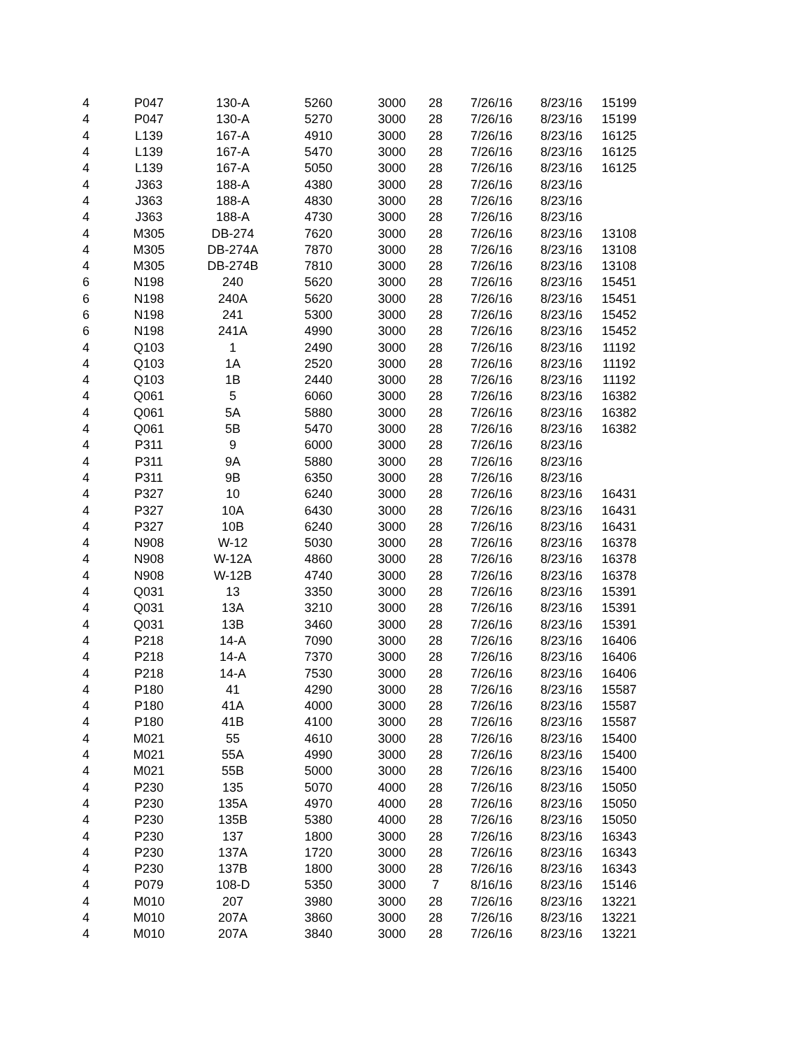| 4 | P047 | 130-A | 5260 | 3000 | 28 | 7/26/16 | 8/23/16 | 15199 |
| 4 | P047 | 130-A | 5270 | 3000 | 28 | 7/26/16 | 8/23/16 | 15199 |
| 4 | L139 | 167-A | 4910 | 3000 | 28 | 7/26/16 | 8/23/16 | 16125 |
| 4 | L139 | 167-A | 5470 | 3000 | 28 | 7/26/16 | 8/23/16 | 16125 |
| 4 | L139 | 167-A | 5050 | 3000 | 28 | 7/26/16 | 8/23/16 | 16125 |
| 4 | J363 | 188-A | 4380 | 3000 | 28 | 7/26/16 | 8/23/16 | |
| 4 | J363 | 188-A | 4830 | 3000 | 28 | 7/26/16 | 8/23/16 | |
| 4 | J363 | 188-A | 4730 | 3000 | 28 | 7/26/16 | 8/23/16 | |
| 4 | M305 | DB-274 | 7620 | 3000 | 28 | 7/26/16 | 8/23/16 | 13108 |
| 4 | M305 | DB-274A | 7870 | 3000 | 28 | 7/26/16 | 8/23/16 | 13108 |
| 4 | M305 | DB-274B | 7810 | 3000 | 28 | 7/26/16 | 8/23/16 | 13108 |
| 6 | N198 | 240 | 5620 | 3000 | 28 | 7/26/16 | 8/23/16 | 15451 |
| 6 | N198 | 240A | 5620 | 3000 | 28 | 7/26/16 | 8/23/16 | 15451 |
| 6 | N198 | 241 | 5300 | 3000 | 28 | 7/26/16 | 8/23/16 | 15452 |
| 6 | N198 | 241A | 4990 | 3000 | 28 | 7/26/16 | 8/23/16 | 15452 |
| 4 | Q103 | 1 | 2490 | 3000 | 28 | 7/26/16 | 8/23/16 | 11192 |
| 4 | Q103 | 1A | 2520 | 3000 | 28 | 7/26/16 | 8/23/16 | 11192 |
| 4 | Q103 | 1B | 2440 | 3000 | 28 | 7/26/16 | 8/23/16 | 11192 |
| 4 | Q061 | 5 | 6060 | 3000 | 28 | 7/26/16 | 8/23/16 | 16382 |
| 4 | Q061 | 5A | 5880 | 3000 | 28 | 7/26/16 | 8/23/16 | 16382 |
| 4 | Q061 | 5B | 5470 | 3000 | 28 | 7/26/16 | 8/23/16 | 16382 |
| 4 | P311 | 9 | 6000 | 3000 | 28 | 7/26/16 | 8/23/16 | |
| 4 | P311 | 9A | 5880 | 3000 | 28 | 7/26/16 | 8/23/16 | |
| 4 | P311 | 9B | 6350 | 3000 | 28 | 7/26/16 | 8/23/16 | |
| 4 | P327 | 10 | 6240 | 3000 | 28 | 7/26/16 | 8/23/16 | 16431 |
| 4 | P327 | 10A | 6430 | 3000 | 28 | 7/26/16 | 8/23/16 | 16431 |
| 4 | P327 | 10B | 6240 | 3000 | 28 | 7/26/16 | 8/23/16 | 16431 |
| 4 | N908 | W-12 | 5030 | 3000 | 28 | 7/26/16 | 8/23/16 | 16378 |
| 4 | N908 | W-12A | 4860 | 3000 | 28 | 7/26/16 | 8/23/16 | 16378 |
| 4 | N908 | W-12B | 4740 | 3000 | 28 | 7/26/16 | 8/23/16 | 16378 |
| 4 | Q031 | 13 | 3350 | 3000 | 28 | 7/26/16 | 8/23/16 | 15391 |
| 4 | Q031 | 13A | 3210 | 3000 | 28 | 7/26/16 | 8/23/16 | 15391 |
| 4 | Q031 | 13B | 3460 | 3000 | 28 | 7/26/16 | 8/23/16 | 15391 |
| 4 | P218 | 14-A | 7090 | 3000 | 28 | 7/26/16 | 8/23/16 | 16406 |
| 4 | P218 | 14-A | 7370 | 3000 | 28 | 7/26/16 | 8/23/16 | 16406 |
| 4 | P218 | 14-A | 7530 | 3000 | 28 | 7/26/16 | 8/23/16 | 16406 |
| 4 | P180 | 41 | 4290 | 3000 | 28 | 7/26/16 | 8/23/16 | 15587 |
| 4 | P180 | 41A | 4000 | 3000 | 28 | 7/26/16 | 8/23/16 | 15587 |
| 4 | P180 | 41B | 4100 | 3000 | 28 | 7/26/16 | 8/23/16 | 15587 |
| 4 | M021 | 55 | 4610 | 3000 | 28 | 7/26/16 | 8/23/16 | 15400 |
| 4 | M021 | 55A | 4990 | 3000 | 28 | 7/26/16 | 8/23/16 | 15400 |
| 4 | M021 | 55B | 5000 | 3000 | 28 | 7/26/16 | 8/23/16 | 15400 |
| 4 | P230 | 135 | 5070 | 4000 | 28 | 7/26/16 | 8/23/16 | 15050 |
| 4 | P230 | 135A | 4970 | 4000 | 28 | 7/26/16 | 8/23/16 | 15050 |
| 4 | P230 | 135B | 5380 | 4000 | 28 | 7/26/16 | 8/23/16 | 15050 |
| 4 | P230 | 137 | 1800 | 3000 | 28 | 7/26/16 | 8/23/16 | 16343 |
| 4 | P230 | 137A | 1720 | 3000 | 28 | 7/26/16 | 8/23/16 | 16343 |
| 4 | P230 | 137B | 1800 | 3000 | 28 | 7/26/16 | 8/23/16 | 16343 |
| 4 | P079 | 108-D | 5350 | 3000 | 7 | 8/16/16 | 8/23/16 | 15146 |
| 4 | M010 | 207 | 3980 | 3000 | 28 | 7/26/16 | 8/23/16 | 13221 |
| 4 | M010 | 207A | 3860 | 3000 | 28 | 7/26/16 | 8/23/16 | 13221 |
| 4 | M010 | 207A | 3840 | 3000 | 28 | 7/26/16 | 8/23/16 | 13221 |